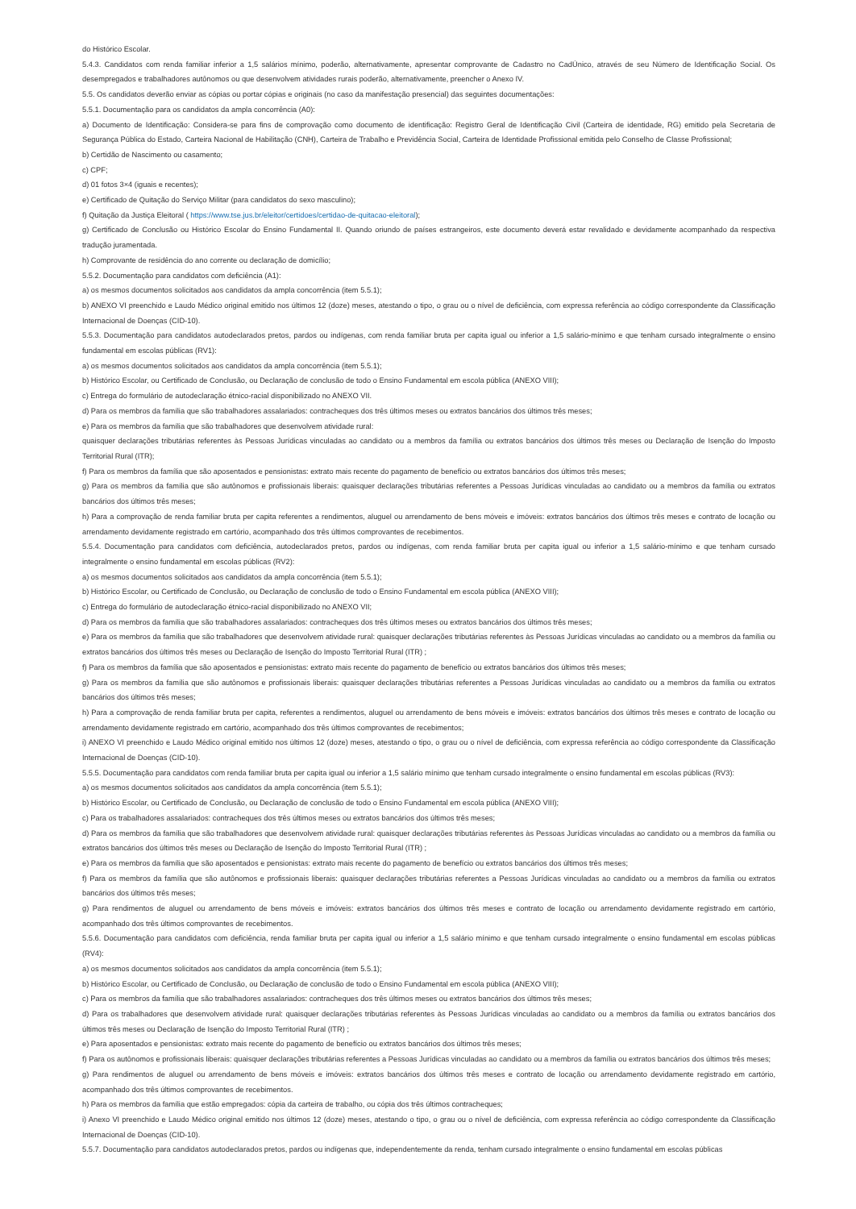do Histórico Escolar.
5.4.3. Candidatos com renda familiar inferior a 1,5 salários mínimo, poderão, alternativamente, apresentar comprovante de Cadastro no CadÚnico, através de seu Número de Identificação Social. Os desempregados e trabalhadores autônomos ou que desenvolvem atividades rurais poderão, alternativamente, preencher o Anexo IV.
5.5. Os candidatos deverão enviar as cópias ou portar cópias e originais (no caso da manifestação presencial) das seguintes documentações:
5.5.1. Documentação para os candidatos da ampla concorrência (A0):
a) Documento de Identificação: Considera-se para fins de comprovação como documento de identificação: Registro Geral de Identificação Civil (Carteira de identidade, RG) emitido pela Secretaria de Segurança Pública do Estado, Carteira Nacional de Habilitação (CNH), Carteira de Trabalho e Previdência Social, Carteira de Identidade Profissional emitida pelo Conselho de Classe Profissional;
b) Certidão de Nascimento ou casamento;
c) CPF;
d) 01 fotos 3×4 (iguais e recentes);
e) Certificado de Quitação do Serviço Militar (para candidatos do sexo masculino);
f) Quitação da Justiça Eleitoral ( https://www.tse.jus.br/eleitor/certidoes/certidao-de-quitacao-eleitoral);
g) Certificado de Conclusão ou Histórico Escolar do Ensino Fundamental II. Quando oriundo de países estrangeiros, este documento deverá estar revalidado e devidamente acompanhado da respectiva tradução juramentada.
h) Comprovante de residência do ano corrente ou declaração de domicílio;
5.5.2. Documentação para candidatos com deficiência (A1):
a) os mesmos documentos solicitados aos candidatos da ampla concorrência (item 5.5.1);
b) ANEXO VI preenchido e Laudo Médico original emitido nos últimos 12 (doze) meses, atestando o tipo, o grau ou o nível de deficiência, com expressa referência ao código correspondente da Classificação Internacional de Doenças (CID-10).
5.5.3. Documentação para candidatos autodeclarados pretos, pardos ou indígenas, com renda familiar bruta per capita igual ou inferior a 1,5 salário-mínimo e que tenham cursado integralmente o ensino fundamental em escolas públicas (RV1):
a) os mesmos documentos solicitados aos candidatos da ampla concorrência (item 5.5.1);
b) Histórico Escolar, ou Certificado de Conclusão, ou Declaração de conclusão de todo o Ensino Fundamental em escola pública (ANEXO VIII);
c) Entrega do formulário de autodeclaração étnico-racial disponibilizado no ANEXO VII.
d) Para os membros da família que são trabalhadores assalariados: contracheques dos três últimos meses ou extratos bancários dos últimos três meses;
e) Para os membros da família que são trabalhadores que desenvolvem atividade rural:
quaisquer declarações tributárias referentes às Pessoas Jurídicas vinculadas ao candidato ou a membros da família ou extratos bancários dos últimos três meses ou Declaração de Isenção do Imposto Territorial Rural (ITR);
f) Para os membros da família que são aposentados e pensionistas: extrato mais recente do pagamento de benefício ou extratos bancários dos últimos três meses;
g) Para os membros da família que são autônomos e profissionais liberais: quaisquer declarações tributárias referentes a Pessoas Jurídicas vinculadas ao candidato ou a membros da família ou extratos bancários dos últimos três meses;
h) Para a comprovação de renda familiar bruta per capita referentes a rendimentos, aluguel ou arrendamento de bens móveis e imóveis: extratos bancários dos últimos três meses e contrato de locação ou arrendamento devidamente registrado em cartório, acompanhado dos três últimos comprovantes de recebimentos.
5.5.4. Documentação para candidatos com deficiência, autodeclarados pretos, pardos ou indígenas, com renda familiar bruta per capita igual ou inferior a 1,5 salário-mínimo e que tenham cursado integralmente o ensino fundamental em escolas públicas (RV2):
a) os mesmos documentos solicitados aos candidatos da ampla concorrência (item 5.5.1);
b) Histórico Escolar, ou Certificado de Conclusão, ou Declaração de conclusão de todo o Ensino Fundamental em escola pública (ANEXO VIII);
c) Entrega do formulário de autodeclaração étnico-racial disponibilizado no ANEXO VII;
d) Para os membros da família que são trabalhadores assalariados: contracheques dos três últimos meses ou extratos bancários dos últimos três meses;
e) Para os membros da família que são trabalhadores que desenvolvem atividade rural: quaisquer declarações tributárias referentes às Pessoas Jurídicas vinculadas ao candidato ou a membros da família ou extratos bancários dos últimos três meses ou Declaração de Isenção do Imposto Territorial Rural (ITR) ;
f) Para os membros da família que são aposentados e pensionistas: extrato mais recente do pagamento de benefício ou extratos bancários dos últimos três meses;
g) Para os membros da família que são autônomos e profissionais liberais: quaisquer declarações tributárias referentes a Pessoas Jurídicas vinculadas ao candidato ou a membros da família ou extratos bancários dos últimos três meses;
h) Para a comprovação de renda familiar bruta per capita, referentes a rendimentos, aluguel ou arrendamento de bens móveis e imóveis: extratos bancários dos últimos três meses e contrato de locação ou arrendamento devidamente registrado em cartório, acompanhado dos três últimos comprovantes de recebimentos;
i) ANEXO VI preenchido e Laudo Médico original emitido nos últimos 12 (doze) meses, atestando o tipo, o grau ou o nível de deficiência, com expressa referência ao código correspondente da Classificação Internacional de Doenças (CID-10).
5.5.5. Documentação para candidatos com renda familiar bruta per capita igual ou inferior a 1,5 salário mínimo que tenham cursado integralmente o ensino fundamental em escolas públicas (RV3):
a) os mesmos documentos solicitados aos candidatos da ampla concorrência (item 5.5.1);
b) Histórico Escolar, ou Certificado de Conclusão, ou Declaração de conclusão de todo o Ensino Fundamental em escola pública (ANEXO VIII);
c) Para os trabalhadores assalariados: contracheques dos três últimos meses ou extratos bancários dos últimos três meses;
d) Para os membros da família que são trabalhadores que desenvolvem atividade rural: quaisquer declarações tributárias referentes às Pessoas Jurídicas vinculadas ao candidato ou a membros da família ou extratos bancários dos últimos três meses ou Declaração de Isenção do Imposto Territorial Rural (ITR) ;
e) Para os membros da família que são aposentados e pensionistas: extrato mais recente do pagamento de benefício ou extratos bancários dos últimos três meses;
f) Para os membros da família que são autônomos e profissionais liberais: quaisquer declarações tributárias referentes a Pessoas Jurídicas vinculadas ao candidato ou a membros da família ou extratos bancários dos últimos três meses;
g) Para rendimentos de aluguel ou arrendamento de bens móveis e imóveis: extratos bancários dos últimos três meses e contrato de locação ou arrendamento devidamente registrado em cartório, acompanhado dos três últimos comprovantes de recebimentos.
5.5.6. Documentação para candidatos com deficiência, renda familiar bruta per capita igual ou inferior a 1,5 salário mínimo e que tenham cursado integralmente o ensino fundamental em escolas públicas (RV4):
a) os mesmos documentos solicitados aos candidatos da ampla concorrência (item 5.5.1);
b) Histórico Escolar, ou Certificado de Conclusão, ou Declaração de conclusão de todo o Ensino Fundamental em escola pública (ANEXO VIII);
c) Para os membros da família que são trabalhadores assalariados: contracheques dos três últimos meses ou extratos bancários dos últimos três meses;
d) Para os trabalhadores que desenvolvem atividade rural: quaisquer declarações tributárias referentes às Pessoas Jurídicas vinculadas ao candidato ou a membros da família ou extratos bancários dos últimos três meses ou Declaração de Isenção do Imposto Territorial Rural (ITR) ;
e) Para aposentados e pensionistas: extrato mais recente do pagamento de benefício ou extratos bancários dos últimos três meses;
f) Para os autônomos e profissionais liberais: quaisquer declarações tributárias referentes a Pessoas Jurídicas vinculadas ao candidato ou a membros da família ou extratos bancários dos últimos três meses;
g) Para rendimentos de aluguel ou arrendamento de bens móveis e imóveis: extratos bancários dos últimos três meses e contrato de locação ou arrendamento devidamente registrado em cartório, acompanhado dos três últimos comprovantes de recebimentos.
h) Para os membros da família que estão empregados: cópia da carteira de trabalho, ou cópia dos três últimos contracheques;
i) Anexo VI preenchido e Laudo Médico original emitido nos últimos 12 (doze) meses, atestando o tipo, o grau ou o nível de deficiência, com expressa referência ao código correspondente da Classificação Internacional de Doenças (CID-10).
5.5.7. Documentação para candidatos autodeclarados pretos, pardos ou indígenas que, independentemente da renda, tenham cursado integralmente o ensino fundamental em escolas públicas